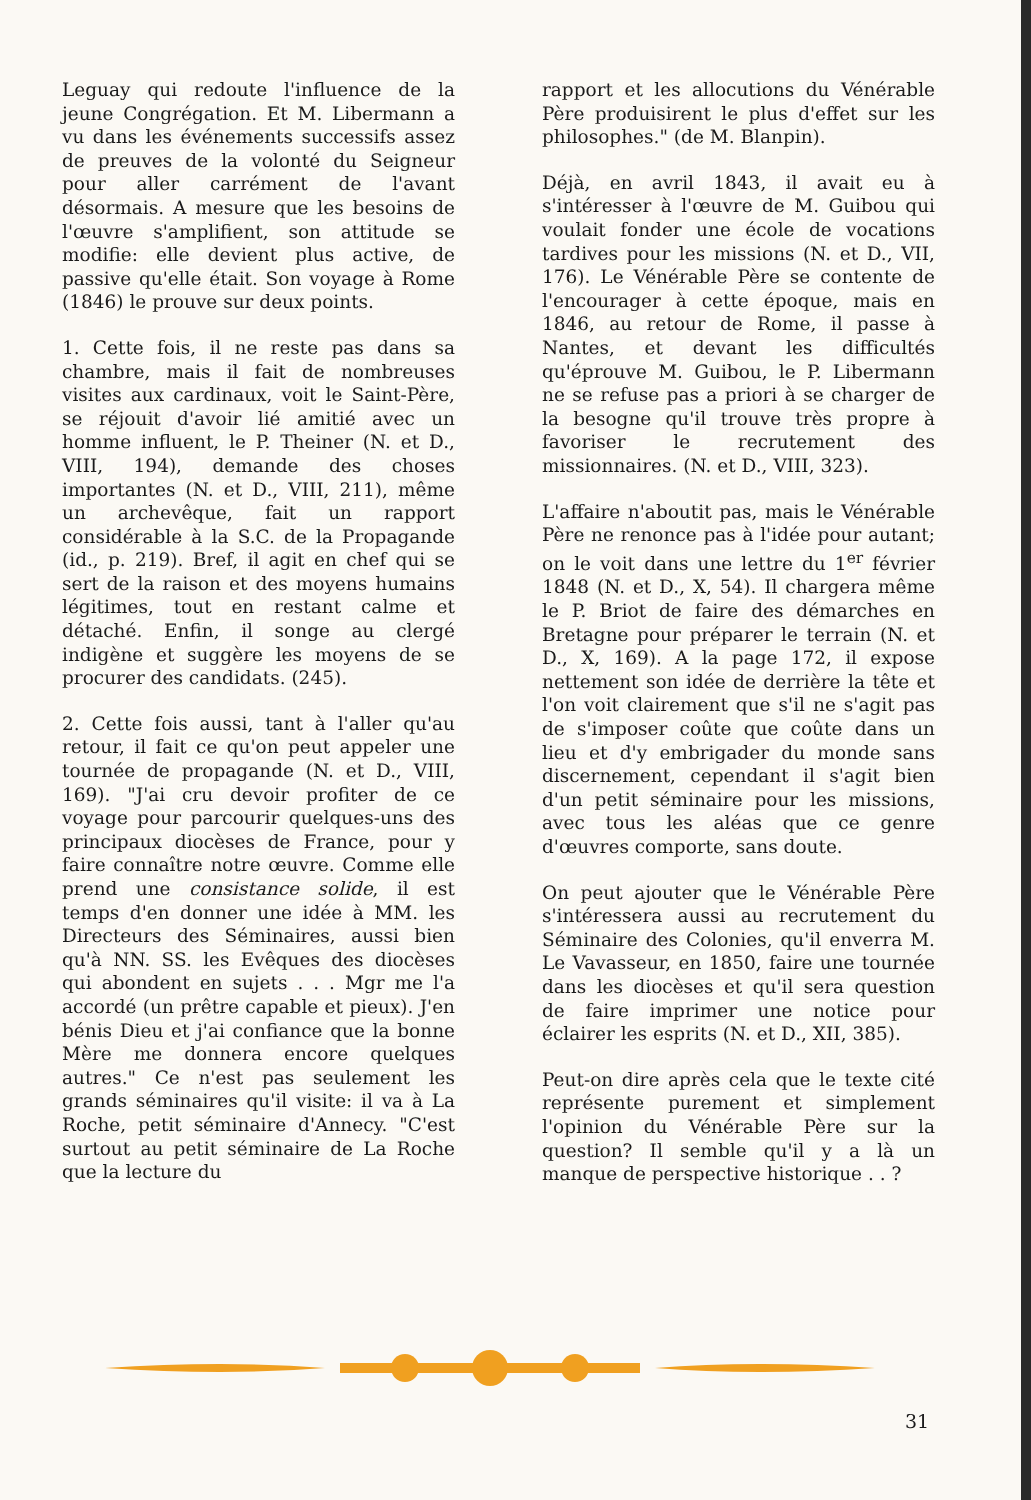Leguay qui redoute l'influence de la jeune Congrégation. Et M. Libermann a vu dans les événements successifs assez de preuves de la volonté du Seigneur pour aller carrément de l'avant désormais. A mesure que les besoins de l'œuvre s'amplifient, son attitude se modifie: elle devient plus active, de passive qu'elle était. Son voyage à Rome (1846) le prouve sur deux points.
1. Cette fois, il ne reste pas dans sa chambre, mais il fait de nombreuses visites aux cardinaux, voit le Saint-Père, se réjouit d'avoir lié amitié avec un homme influent, le P. Theiner (N. et D., VIII, 194), demande des choses importantes (N. et D., VIII, 211), même un archevêque, fait un rapport considérable à la S.C. de la Propagande (id., p. 219). Bref, il agit en chef qui se sert de la raison et des moyens humains légitimes, tout en restant calme et détaché. Enfin, il songe au clergé indigène et suggère les moyens de se procurer des candidats. (245).
2. Cette fois aussi, tant à l'aller qu'au retour, il fait ce qu'on peut appeler une tournée de propagande (N. et D., VIII, 169). "J'ai cru devoir profiter de ce voyage pour parcourir quelques-uns des principaux diocèses de France, pour y faire connaître notre œuvre. Comme elle prend une consistance solide, il est temps d'en donner une idée à MM. les Directeurs des Séminaires, aussi bien qu'à NN. SS. les Evêques des diocèses qui abondent en sujets . . . Mgr me l'a accordé (un prêtre capable et pieux). J'en bénis Dieu et j'ai confiance que la bonne Mère me donnera encore quelques autres." Ce n'est pas seulement les grands séminaires qu'il visite: il va à La Roche, petit séminaire d'Annecy. "C'est surtout au petit séminaire de La Roche que la lecture du
rapport et les allocutions du Vénérable Père produisirent le plus d'effet sur les philosophes." (de M. Blanpin).
Déjà, en avril 1843, il avait eu à s'intéresser à l'œuvre de M. Guibou qui voulait fonder une école de vocations tardives pour les missions (N. et D., VII, 176). Le Vénérable Père se contente de l'encourager à cette époque, mais en 1846, au retour de Rome, il passe à Nantes, et devant les difficultés qu'éprouve M. Guibou, le P. Libermann ne se refuse pas a priori à se charger de la besogne qu'il trouve très propre à favoriser le recrutement des missionnaires. (N. et D., VIII, 323).
L'affaire n'aboutit pas, mais le Vénérable Père ne renonce pas à l'idée pour autant; on le voit dans une lettre du 1<sup>er</sup> février 1848 (N. et D., X, 54). Il chargera même le P. Briot de faire des démarches en Bretagne pour préparer le terrain (N. et D., X, 169). A la page 172, il expose nettement son idée de derrière la tête et l'on voit clairement que s'il ne s'agit pas de s'imposer coûte que coûte dans un lieu et d'y embrigader du monde sans discernement, cependant il s'agit bien d'un petit séminaire pour les missions, avec tous les aléas que ce genre d'œuvres comporte, sans doute.
On peut ajouter que le Vénérable Père s'intéressera aussi au recrutement du Séminaire des Colonies, qu'il enverra M. Le Vavasseur, en 1850, faire une tournée dans les diocèses et qu'il sera question de faire imprimer une notice pour éclairer les esprits (N. et D., XII, 385).
Peut-on dire après cela que le texte cité représente purement et simplement l'opinion du Vénérable Père sur la question? Il semble qu'il y a là un manque de perspective historique . . ?
31